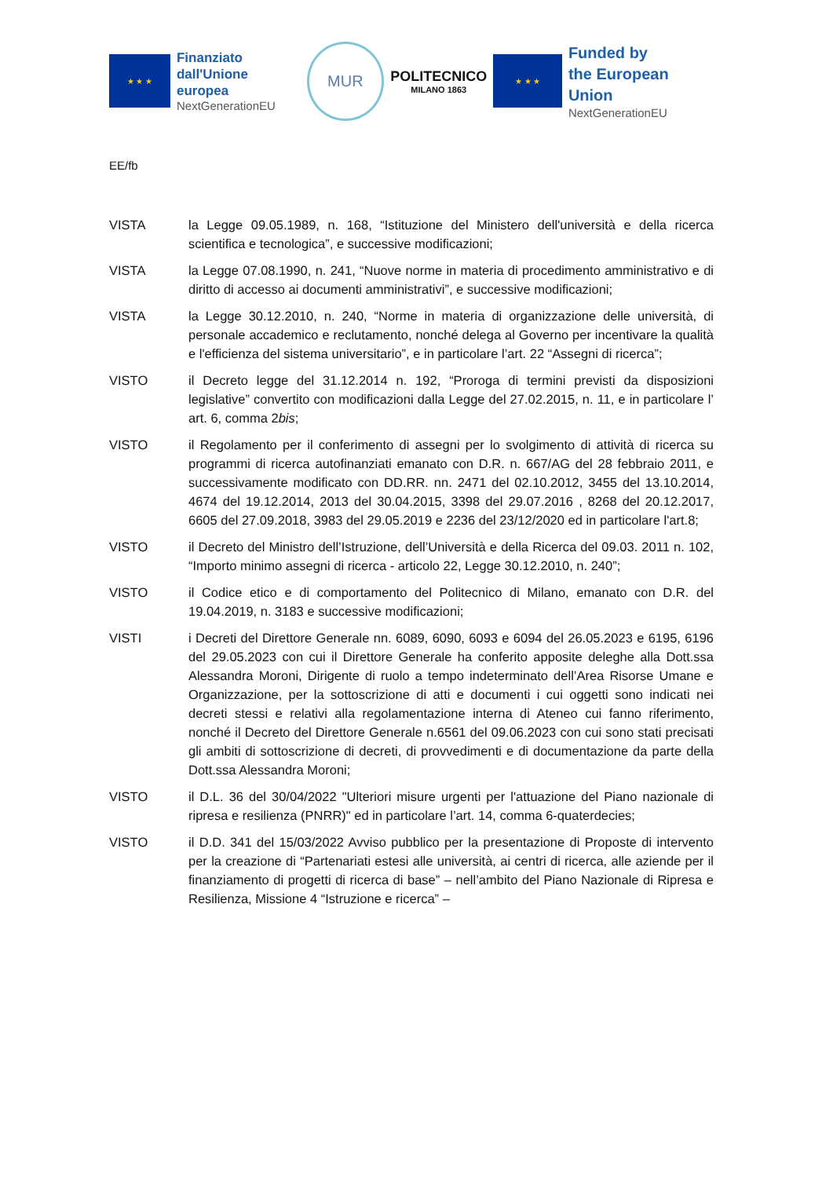★ ★ ★
Finanziato
dall'Unione europea
NextGenerationEU
MUR
POLITECNICO
MILANO 1863
★ ★ ★
Funded by
the European Union
NextGenerationEU
EE/fb
VISTA la Legge 09.05.1989, n. 168, “Istituzione del Ministero dell'università e della ricerca scientifica e tecnologica”, e successive modificazioni;
VISTA la Legge 07.08.1990, n. 241, “Nuove norme in materia di procedimento amministrativo e di diritto di accesso ai documenti amministrativi”, e successive modificazioni;
VISTA la Legge 30.12.2010, n. 240, “Norme in materia di organizzazione delle università, di personale accademico e reclutamento, nonché delega al Governo per incentivare la qualità e l'efficienza del sistema universitario”, e in particolare l’art. 22 “Assegni di ricerca”;
VISTO il Decreto legge del 31.12.2014 n. 192, “Proroga di termini previsti da disposizioni legislative” convertito con modificazioni dalla Legge del 27.02.2015, n. 11, e in particolare l’ art. 6, comma 2bis;
VISTO il Regolamento per il conferimento di assegni per lo svolgimento di attività di ricerca su programmi di ricerca autofinanziati emanato con D.R. n. 667/AG del 28 febbraio 2011, e successivamente modificato con DD.RR. nn. 2471 del 02.10.2012, 3455 del 13.10.2014, 4674 del 19.12.2014, 2013 del 30.04.2015, 3398 del 29.07.2016 , 8268 del 20.12.2017, 6605 del 27.09.2018, 3983 del 29.05.2019 e 2236 del 23/12/2020 ed in particolare l'art.8;
VISTO il Decreto del Ministro dell’Istruzione, dell’Università e della Ricerca del 09.03. 2011 n. 102, “Importo minimo assegni di ricerca - articolo 22, Legge 30.12.2010, n. 240”;
VISTO il Codice etico e di comportamento del Politecnico di Milano, emanato con D.R. del 19.04.2019, n. 3183 e successive modificazioni;
VISTI i Decreti del Direttore Generale nn. 6089, 6090, 6093 e 6094 del 26.05.2023 e 6195, 6196 del 29.05.2023 con cui il Direttore Generale ha conferito apposite deleghe alla Dott.ssa Alessandra Moroni, Dirigente di ruolo a tempo indeterminato dell’Area Risorse Umane e Organizzazione, per la sottoscrizione di atti e documenti i cui oggetti sono indicati nei decreti stessi e relativi alla regolamentazione interna di Ateneo cui fanno riferimento, nonché il Decreto del Direttore Generale n.6561 del 09.06.2023 con cui sono stati precisati gli ambiti di sottoscrizione di decreti, di provvedimenti e di documentazione da parte della Dott.ssa Alessandra Moroni;
VISTO il D.L. 36 del 30/04/2022 "Ulteriori misure urgenti per l'attuazione del Piano nazionale di ripresa e resilienza (PNRR)" ed in particolare l’art. 14, comma 6-quaterdecies;
VISTO il D.D. 341 del 15/03/2022 Avviso pubblico per la presentazione di Proposte di intervento per la creazione di “Partenariati estesi alle università, ai centri di ricerca, alle aziende per il finanziamento di progetti di ricerca di base” – nell’ambito del Piano Nazionale di Ripresa e Resilienza, Missione 4 “Istruzione e ricerca” –